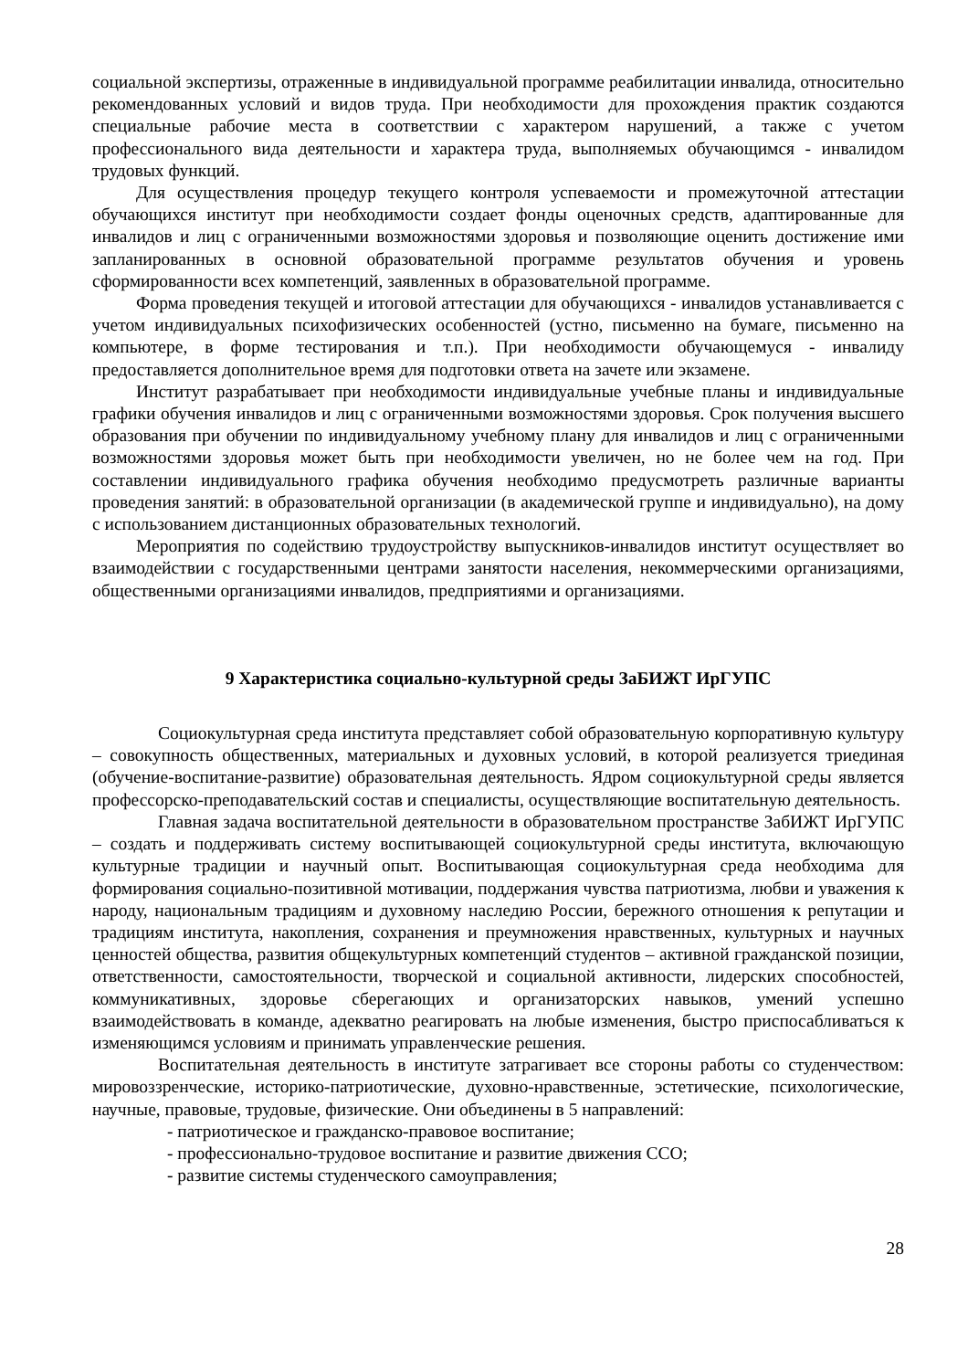социальной экспертизы, отраженные в индивидуальной программе реабилитации инвалида, относительно рекомендованных условий и видов труда. При необходимости для прохождения практик создаются специальные рабочие места в соответствии с характером нарушений, а также с учетом профессионального вида деятельности и характера труда, выполняемых обучающимся - инвалидом трудовых функций.
Для осуществления процедур текущего контроля успеваемости и промежуточной аттестации обучающихся институт при необходимости создает фонды оценочных средств, адаптированные для инвалидов и лиц с ограниченными возможностями здоровья и позволяющие оценить достижение ими запланированных в основной образовательной программе результатов обучения и уровень сформированности всех компетенций, заявленных в образовательной программе.
Форма проведения текущей и итоговой аттестации для обучающихся - инвалидов устанавливается с учетом индивидуальных психофизических особенностей (устно, письменно на бумаге, письменно на компьютере, в форме тестирования и т.п.). При необходимости обучающемуся - инвалиду предоставляется дополнительное время для подготовки ответа на зачете или экзамене.
Институт разрабатывает при необходимости индивидуальные учебные планы и индивидуальные графики обучения инвалидов и лиц с ограниченными возможностями здоровья. Срок получения высшего образования при обучении по индивидуальному учебному плану для инвалидов и лиц с ограниченными возможностями здоровья может быть при необходимости увеличен, но не более чем на год. При составлении индивидуального графика обучения необходимо предусмотреть различные варианты проведения занятий: в образовательной организации (в академической группе и индивидуально), на дому с использованием дистанционных образовательных технологий.
Мероприятия по содействию трудоустройству выпускников-инвалидов институт осуществляет во взаимодействии с государственными центрами занятости населения, некоммерческими организациями, общественными организациями инвалидов, предприятиями и организациями.
9 Характеристика социально-культурной среды ЗаБИЖТ ИрГУПС
Социокультурная среда института представляет собой образовательную корпоративную культуру – совокупность общественных, материальных и духовных условий, в которой реализуется триединая (обучение-воспитание-развитие) образовательная деятельность. Ядром социокультурной среды является профессорско-преподавательский состав и специалисты, осуществляющие воспитательную деятельность.
Главная задача воспитательной деятельности в образовательном пространстве ЗабИЖТ ИрГУПС – создать и поддерживать систему воспитывающей социокультурной среды института, включающую культурные традиции и научный опыт. Воспитывающая социокультурная среда необходима для формирования социально-позитивной мотивации, поддержания чувства патриотизма, любви и уважения к народу, национальным традициям и духовному наследию России, бережного отношения к репутации и традициям института, накопления, сохранения и преумножения нравственных, культурных и научных ценностей общества, развития общекультурных компетенций студентов – активной гражданской позиции, ответственности, самостоятельности, творческой и социальной активности, лидерских способностей, коммуникативных, здоровье сберегающих и организаторских навыков, умений успешно взаимодействовать в команде, адекватно реагировать на любые изменения, быстро приспосабливаться к изменяющимся условиям и принимать управленческие решения.
Воспитательная деятельность в институте затрагивает все стороны работы со студенчеством: мировоззренческие, историко-патриотические, духовно-нравственные, эстетические, психологические, научные, правовые, трудовые, физические. Они объединены в 5 направлений:
- патриотическое и гражданско-правовое воспитание;
- профессионально-трудовое воспитание и развитие движения ССО;
- развитие системы студенческого самоуправления;
28